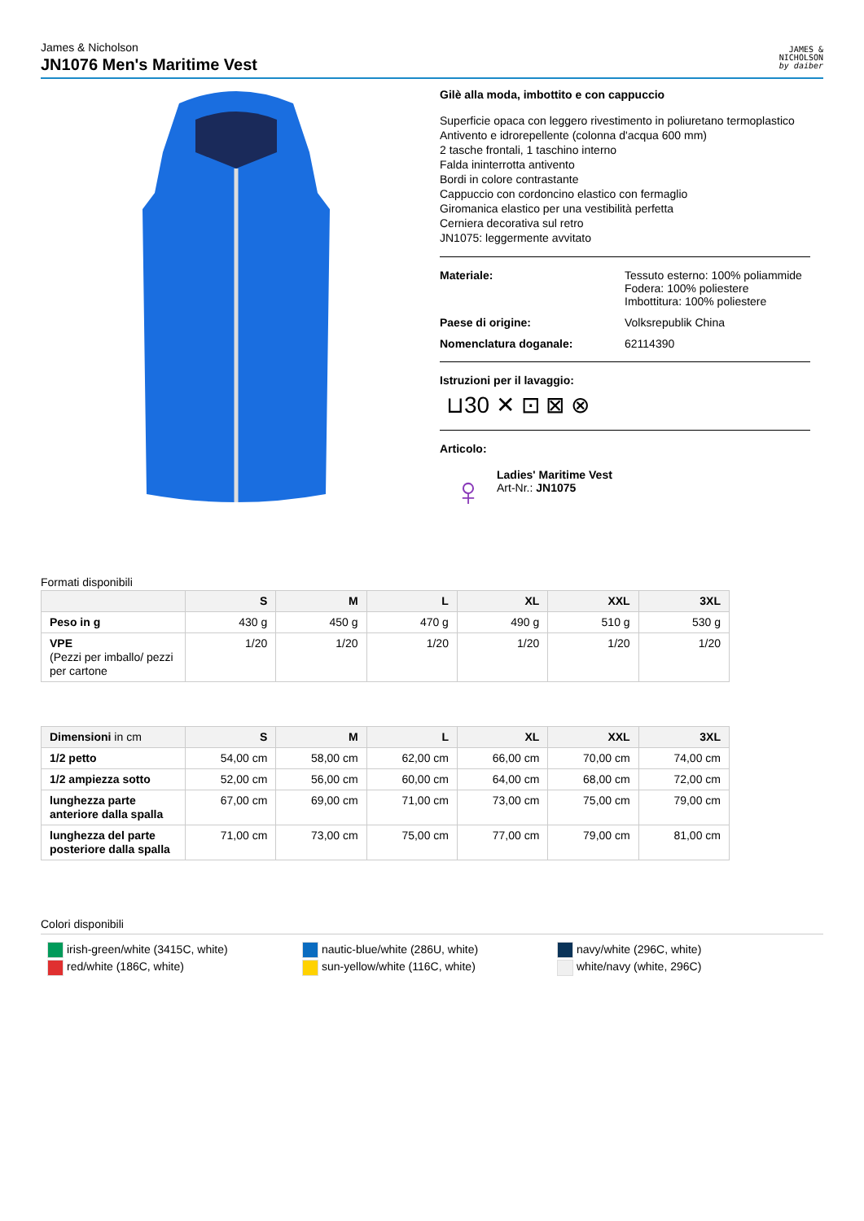James & Nicholson
JN1076 Men's Maritime Vest
JAMES &
NICHOLSON
by daiber
Gilè alla moda, imbottito e con cappuccio
Superficie opaca con leggero rivestimento in poliuretano termoplastico
Antivento e idrorepellente (colonna d'acqua 600 mm)
2 tasche frontali, 1 taschino interno
Falda ininterrotta antivento
Bordi in colore contrastante
Cappuccio con cordoncino elastico con fermaglio
Giromanica elastico per una vestibilità perfetta
Cerniera decorativa sul retro
JN1075: leggermente avvitato
Materiale: Tessuto esterno: 100% poliammide
Fodera: 100% poliestere
Imbottitura: 100% poliestere
Paese di origine: Volksrepublik China
Nomenclatura doganale: 62114390
Istruzioni per il lavaggio:
⊔30 ✕ ⊡ ⊠ ⊗
Articolo:
♀
Ladies' Maritime Vest
Art-Nr.: JN1075
Formati disponibili
| | S | M | L | XL | XXL | 3XL |
| --- | --- | --- | --- | --- | --- | --- |
| Peso in g | 430 g | 450 g | 470 g | 490 g | 510 g | 530 g |
| VPE (Pezzi per imballo/ pezzi per cartone | 1/20 | 1/20 | 1/20 | 1/20 | 1/20 | 1/20 |
| Dimensioni in cm | S | M | L | XL | XXL | 3XL |
| --- | --- | --- | --- | --- | --- | --- |
| 1/2 petto | 54,00 cm | 58,00 cm | 62,00 cm | 66,00 cm | 70,00 cm | 74,00 cm |
| 1/2 ampiezza sotto | 52,00 cm | 56,00 cm | 60,00 cm | 64,00 cm | 68,00 cm | 72,00 cm |
| lunghezza parte anteriore dalla spalla | 67,00 cm | 69,00 cm | 71,00 cm | 73,00 cm | 75,00 cm | 79,00 cm |
| lunghezza del parte posteriore dalla spalla | 71,00 cm | 73,00 cm | 75,00 cm | 77,00 cm | 79,00 cm | 81,00 cm |
Colori disponibili
irish-green/white (3415C, white)
red/white (186C, white)
nautic-blue/white (286U, white)
sun-yellow/white (116C, white)
navy/white (296C, white)
white/navy (white, 296C)